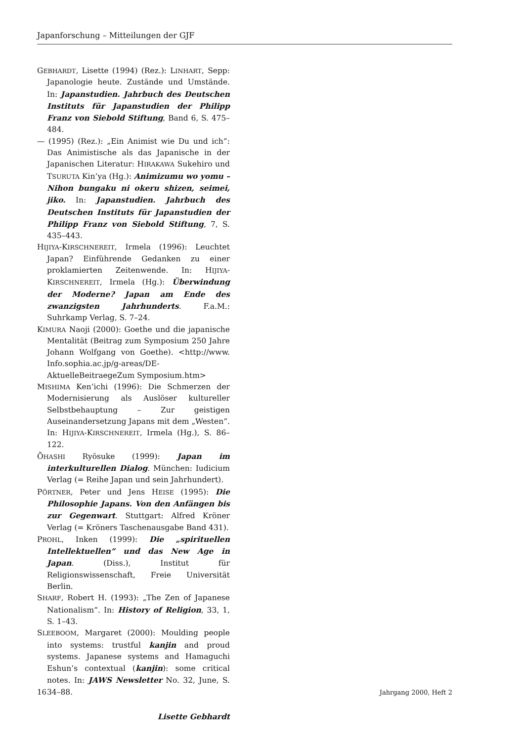Japanforschung – Mitteilungen der GJF
GEBHARDT, Lisette (1994) (Rez.): LINHART, Sepp: Japanologie heute. Zustände und Umstände. In: Japanstudien. Jahrbuch des Deutschen Instituts für Japanstudien der Philipp Franz von Siebold Stiftung, Band 6, S. 475–484.
— (1995) (Rez.): „Ein Animist wie Du und ich“: Das Animistische als das Japanische in der Japanischen Literatur: HIRAKAWA Sukehiro und TSURUTA Kin’ya (Hg.): Animizumu wo yomu – Nihon bungaku ni okeru shizen, seimei, jiko. In: Japanstudien. Jahrbuch des Deutschen Instituts für Japanstudien der Philipp Franz von Siebold Stiftung, 7, S. 435–443.
HIJIYA-KIRSCHNEREIT, Irmela (1996): Leuchtet Japan? Einführende Gedanken zu einer proklamierten Zeitenwende. In: HIJIYA-KIRSCHNEREIT, Irmela (Hg.): Überwindung der Moderne? Japan am Ende des zwanzigsten Jahrhunderts. F.a.M.: Suhrkamp Verlag, S. 7–24.
KIMURA Naoji (2000): Goethe und die japanische Mentalität (Beitrag zum Symposium 250 Jahre Johann Wolfgang von Goethe). <http://www. Info.sophia.ac.jp/g-areas/DE-AktuelleBeitraegeZum Symposium.htm>
MISHIMA Ken’ichi (1996): Die Schmerzen der Modernisierung als Auslöser kultureller Selbstbehauptung – Zur geistigen Auseinandersetzung Japans mit dem „Westen“. In: HIJIYA-KIRSCHNEREIT, Irmela (Hg.), S. 86–122.
ŌHASHI Ryōsuke (1999): Japan im interkulturellen Dialog. München: Iudicium Verlag (= Reihe Japan und sein Jahrhundert).
PÖRTNER, Peter und Jens HEISE (1995): Die Philosophie Japans. Von den Anfängen bis zur Gegenwart. Stuttgart: Alfred Kröner Verlag (= Kröners Taschenausgabe Band 431).
PROHL, Inken (1999): Die „spirituellen Intellektuellen“ und das New Age in Japan. (Diss.), Institut für Religionswissenschaft, Freie Universität Berlin.
SHARF, Robert H. (1993): „The Zen of Japanese Nationalism“. In: History of Religion, 33, 1, S. 1–43.
SLEEBOOM, Margaret (2000): Moulding people into systems: trustful kanjin and proud systems. Japanese systems and Hamaguchi Eshun’s contextual (kanjin): some critical notes. In: JAWS Newsletter No. 32, June, S. 34–88.
Lisette Gebhardt
16 Jahrgang 2000, Heft 2